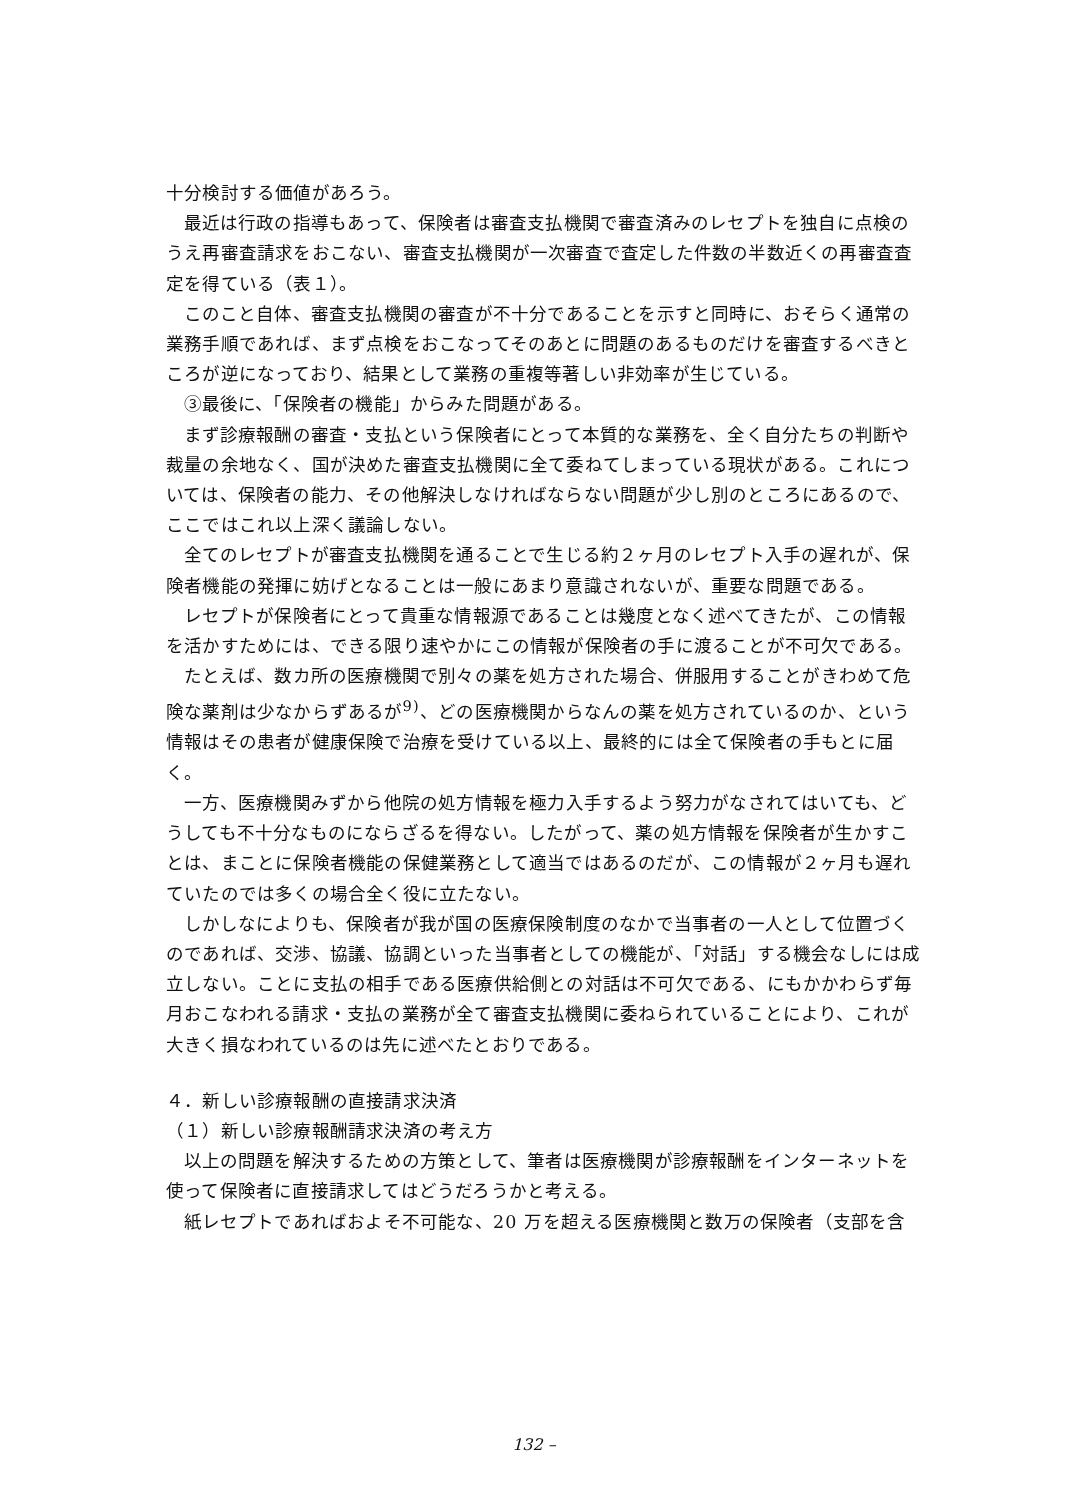十分検討する価値があろう。
最近は行政の指導もあって、保険者は審査支払機関で審査済みのレセプトを独自に点検のうえ再審査請求をおこない、審査支払機関が一次審査で査定した件数の半数近くの再審査査定を得ている（表１）。
このこと自体、審査支払機関の審査が不十分であることを示すと同時に、おそらく通常の業務手順であれば、まず点検をおこなってそのあとに問題のあるものだけを審査するべきところが逆になっており、結果として業務の重複等著しい非効率が生じている。
③最後に、「保険者の機能」からみた問題がある。
まず診療報酬の審査・支払という保険者にとって本質的な業務を、全く自分たちの判断や裁量の余地なく、国が決めた審査支払機関に全て委ねてしまっている現状がある。これについては、保険者の能力、その他解決しなければならない問題が少し別のところにあるので、ここではこれ以上深く議論しない。
全てのレセプトが審査支払機関を通ることで生じる約２ヶ月のレセプト入手の遅れが、保険者機能の発揮に妨げとなることは一般にあまり意識されないが、重要な問題である。
レセプトが保険者にとって貴重な情報源であることは幾度となく述べてきたが、この情報を活かすためには、できる限り速やかにこの情報が保険者の手に渡ることが不可欠である。
たとえば、数カ所の医療機関で別々の薬を処方された場合、併服用することがきわめて危険な薬剤は少なからずあるが<sup>9)</sup>、どの医療機関からなんの薬を処方されているのか、という情報はその患者が健康保険で治療を受けている以上、最終的には全て保険者の手もとに届く。
一方、医療機関みずから他院の処方情報を極力入手するよう努力がなされてはいても、どうしても不十分なものにならざるを得ない。したがって、薬の処方情報を保険者が生かすことは、まことに保険者機能の保健業務として適当ではあるのだが、この情報が２ヶ月も遅れていたのでは多くの場合全く役に立たない。
しかしなによりも、保険者が我が国の医療保険制度のなかで当事者の一人として位置づくのであれば、交渉、協議、協調といった当事者としての機能が、「対話」する機会なしには成立しない。ことに支払の相手である医療供給側との対話は不可欠である、にもかかわらず毎月おこなわれる請求・支払の業務が全て審査支払機関に委ねられていることにより、これが大きく損なわれているのは先に述べたとおりである。
４．新しい診療報酬の直接請求決済
（１）新しい診療報酬請求決済の考え方
以上の問題を解決するための方策として、筆者は医療機関が診療報酬をインターネットを使って保険者に直接請求してはどうだろうかと考える。
紙レセプトであればおよそ不可能な、20 万を超える医療機関と数万の保険者（支部を含
132 –